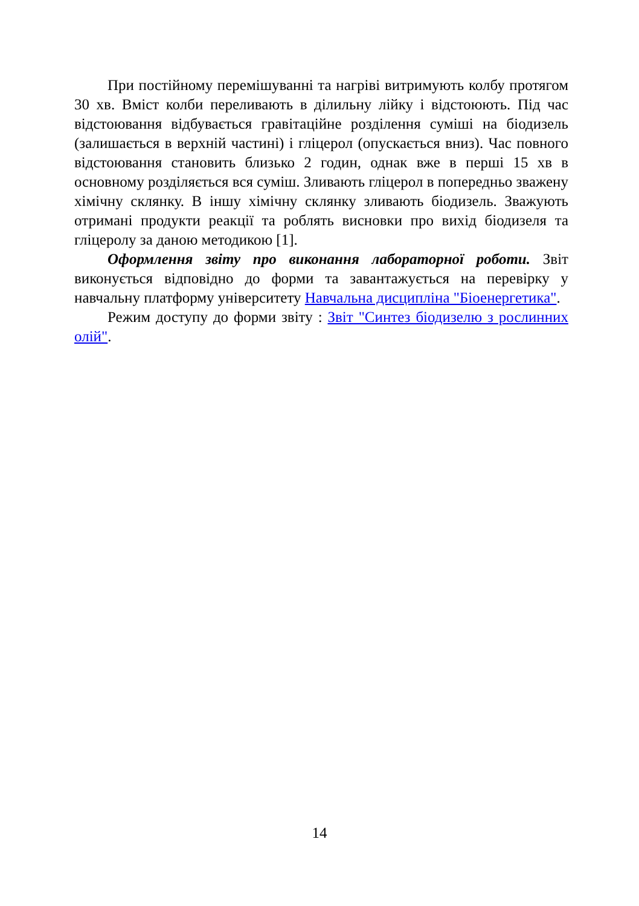При постійному перемішуванні та нагріві витримують колбу протягом 30 хв. Вміст колби переливають в ділильну лійку і відстоюють. Під час відстоювання відбувається гравітаційне розділення суміші на біодизель (залишається в верхній частині) і гліцерол (опускається вниз). Час повного відстоювання становить близько 2 годин, однак вже в перші 15 хв в основному розділяється вся суміш. Зливають гліцерол в попередньо зважену хімічну склянку. В іншу хімічну склянку зливають біодизель. Зважують отримані продукти реакції та роблять висновки про вихід біодизеля та гліцеролу за даною методикою [1].
Оформлення звіту про виконання лабораторної роботи. Звіт виконується відповідно до форми та завантажується на перевірку у навчальну платформу університету Навчальна дисципліна "Біоенергетика".
Режим доступу до форми звіту : Звіт "Синтез біодизелю з рослинних олій".
14